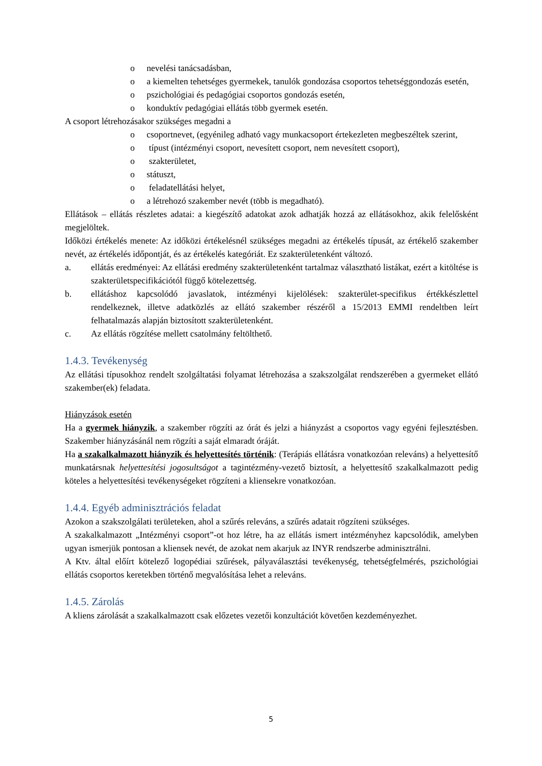o nevelési tanácsadásban,
o a kiemelten tehetséges gyermekek, tanulók gondozása csoportos tehetséggondozás esetén,
o pszichológiai és pedagógiai csoportos gondozás esetén,
o konduktív pedagógiai ellátás több gyermek esetén.
A csoport létrehozásakor szükséges megadni a
o csoportnevet, (egyénileg adható vagy munkacsoport értekezleten megbeszéltek szerint,
o típust (intézményi csoport, nevesített csoport, nem nevesített csoport),
o szakterületet,
o státuszt,
o feladatellátási helyet,
o a létrehozó szakember nevét (több is megadható).
Ellátások – ellátás részletes adatai: a kiegészítő adatokat azok adhatják hozzá az ellátásokhoz, akik felelősként megjelöltek.
Időközi értékelés menete: Az időközi értékelésnél szükséges megadni az értékelés típusát, az értékelő szakember nevét, az értékelés időpontját, és az értékelés kategóriát. Ez szakterületenként változó.
a. ellátás eredményei: Az ellátási eredmény szakterületenként tartalmaz választható listákat, ezért a kitöltése is szakterületspecifikációtól függő kötelezettség.
b. ellátáshoz kapcsolódó javaslatok, intézményi kijelölések: szakterület-specifikus értékkészlettel rendelkeznek, illetve adatközlés az ellátó szakember részéről a 15/2013 EMMI rendeltben leírt felhatalmazás alapján biztosított szakterületenként.
c. Az ellátás rögzítése mellett csatolmány feltölthető.
1.4.3. Tevékenység
Az ellátási típusokhoz rendelt szolgáltatási folyamat létrehozása a szakszolgálat rendszerében a gyermeket ellátó szakember(ek) feladata.
Hiányzások esetén
Ha a gyermek hiányzik, a szakember rögzíti az órát és jelzi a hiányzást a csoportos vagy egyéni fejlesztésben. Szakember hiányzásánál nem rögzíti a saját elmaradt óráját.
Ha a szakalkalmazott hiányzik és helyettesítés történik: (Terápiás ellátásra vonatkozóan releváns) a helyettesítő munkatársnak helyettesítési jogosultságot a tagintézmény-vezető biztosít, a helyettesítő szakalkalmazott pedig köteles a helyettesítési tevékenységeket rögzíteni a kliensekre vonatkozóan.
1.4.4. Egyéb adminisztrációs feladat
Azokon a szakszolgálati területeken, ahol a szűrés releváns, a szűrés adatait rögzíteni szükséges.
A szakalkalmazott „Intézményi csoport”-ot hoz létre, ha az ellátás ismert intézményhez kapcsolódik, amelyben ugyan ismerjük pontosan a kliensek nevét, de azokat nem akarjuk az INYR rendszerbe adminisztrálni.
A Ktv. által előírt kötelező logopédiai szűrések, pályaválasztási tevékenység, tehetségfelmérés, pszichológiai ellátás csoportos keretekben történő megvalósítása lehet a releváns.
1.4.5. Zárolás
A kliens zárolását a szakalkalmazott csak előzetes vezetői konzultációt követően kezdeményezhet.
5